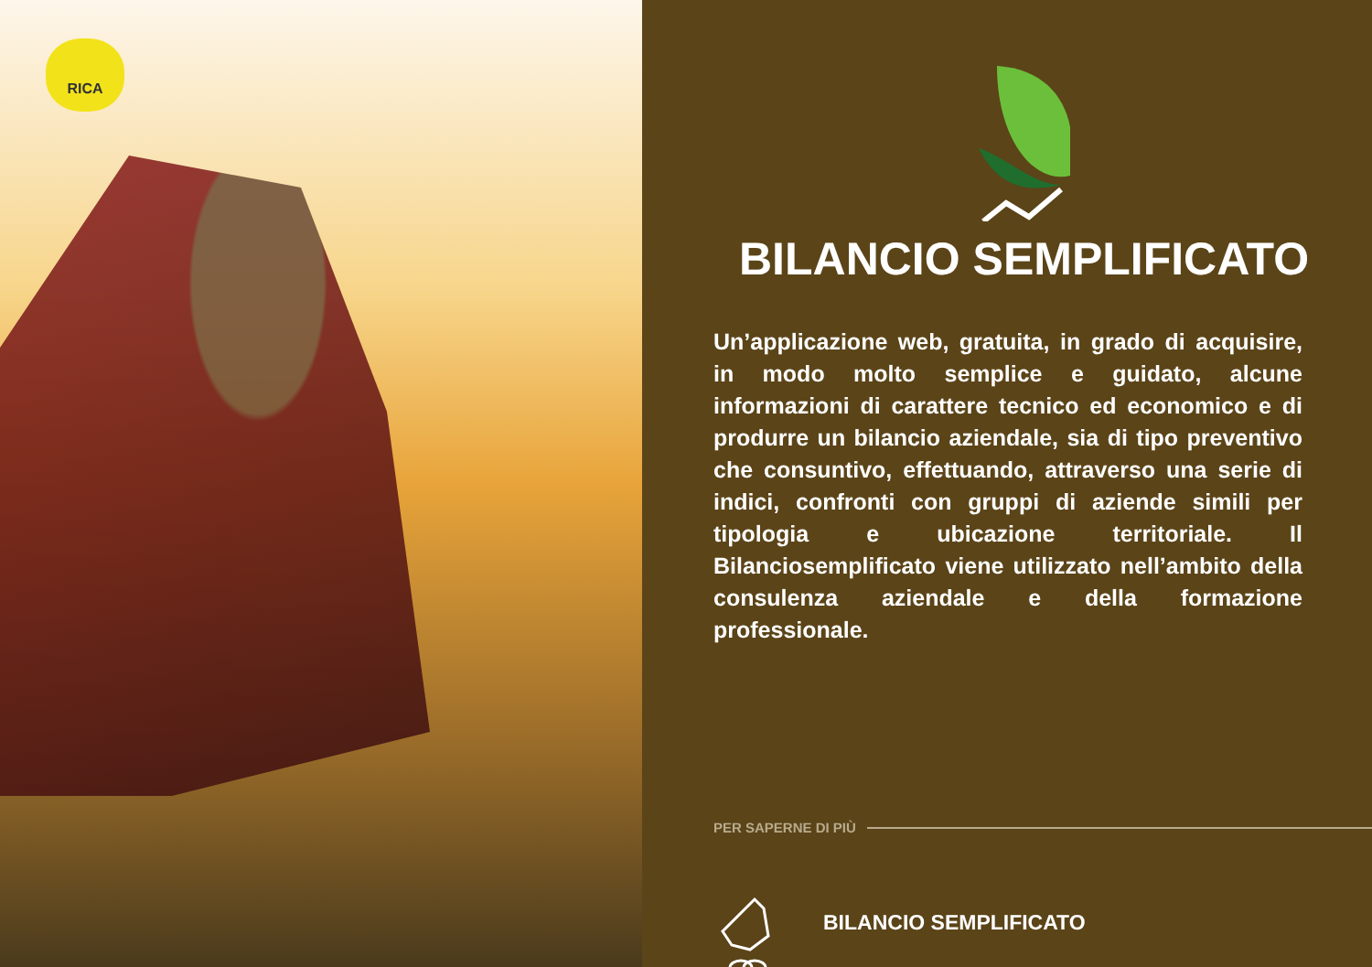RICA
BILANCIO SEMPLIFICATO
Un’applicazione web, gratuita, in grado di acquisire, in modo molto semplice e guidato, alcune informazioni di carattere tecnico ed economico e di produrre un bilancio aziendale, sia di tipo preventivo che consuntivo, effettuando, attraverso una serie di indici, confronti con gruppi di aziende simili per tipologia e ubicazione territoriale. Il Bilanciosemplificato viene utilizzato nell’ambito della consulenza aziendale e della formazione professionale.
PER SAPERNE DI PIÙ
BILANCIO SEMPLIFICATO